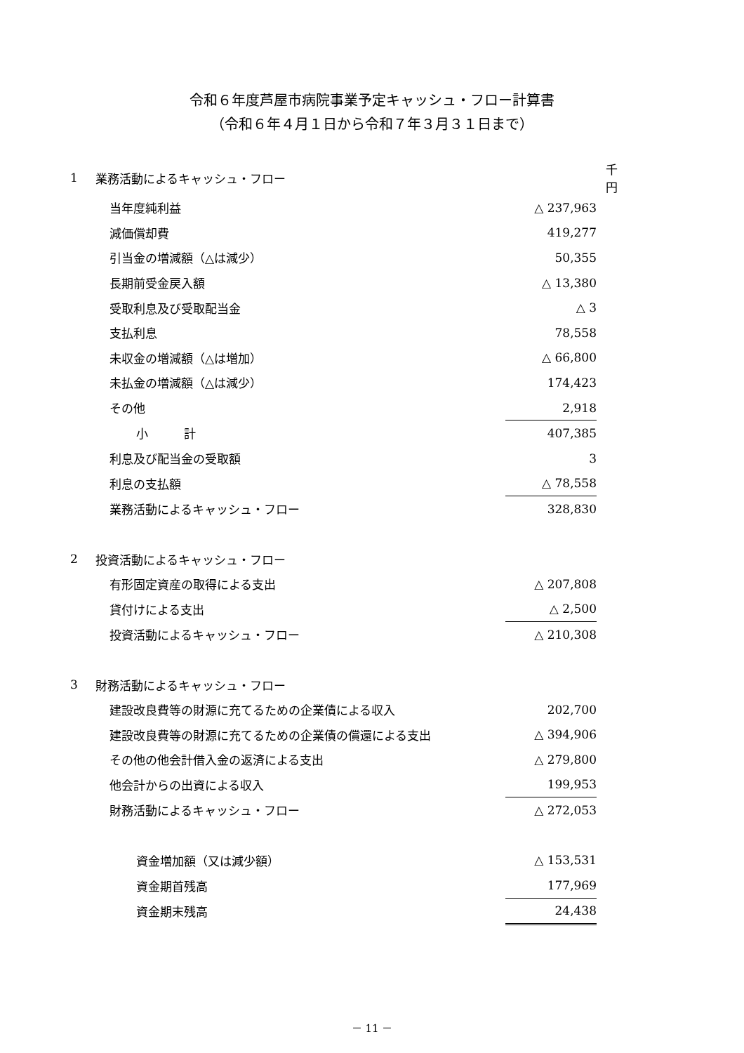令和６年度芦屋市病院事業予定キャッシュ・フロー計算書
（令和６年４月１日から令和７年３月３１日まで）
| 1 | 業務活動によるキャッシュ・フロー | | 千円 |
| | 当年度純利益 | △ 237,963 | |
| | 減価償却費 | 419,277 | |
| | 引当金の増減額（△は減少） | 50,355 | |
| | 長期前受金戻入額 | △ 13,380 | |
| | 受取利息及び受取配当金 | △ 3 | |
| | 支払利息 | 78,558 | |
| | 未収金の増減額（△は増加） | △ 66,800 | |
| | 未払金の増減額（△は減少） | 174,423 | |
| | その他 | 2,918 | |
| | 小 計 | 407,385 | |
| | 利息及び配当金の受取額 | 3 | |
| | 利息の支払額 | △ 78,558 | |
| | 業務活動によるキャッシュ・フロー | 328,830 | |
| 2 | 投資活動によるキャッシュ・フロー | | |
| | 有形固定資産の取得による支出 | △ 207,808 | |
| | 貸付けによる支出 | △ 2,500 | |
| | 投資活動によるキャッシュ・フロー | △ 210,308 | |
| 3 | 財務活動によるキャッシュ・フロー | | |
| | 建設改良費等の財源に充てるための企業債による収入 | 202,700 | |
| | 建設改良費等の財源に充てるための企業債の償還による支出 | △ 394,906 | |
| | その他の他会計借入金の返済による支出 | △ 279,800 | |
| | 他会計からの出資による収入 | 199,953 | |
| | 財務活動によるキャッシュ・フロー | △ 272,053 | |
| | 資金増加額（又は減少額） | △ 153,531 | |
| | 資金期首残高 | 177,969 | |
| | 資金期末残高 | 24,438 | |
－ 11 －